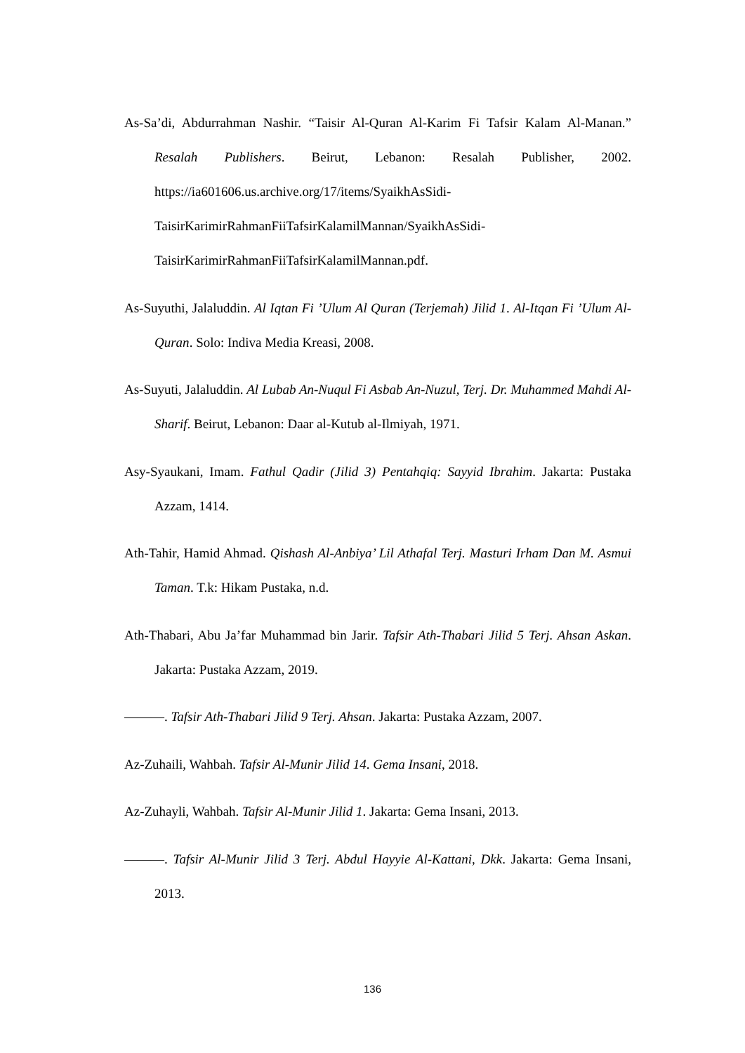As-Sa’di, Abdurrahman Nashir. “Taisir Al-Quran Al-Karim Fi Tafsir Kalam Al-Manan.” Resalah Publishers. Beirut, Lebanon: Resalah Publisher, 2002. https://ia601606.us.archive.org/17/items/SyaikhAsSidi-
TaisirKarimirRahmanFiiTafsirKalamilMannan/SyaikhAsSidi-
TaisirKarimirRahmanFiiTafsirKalamilMannan.pdf.
As-Suyuthi, Jalaluddin. Al Iqtan Fi ’Ulum Al Quran (Terjemah) Jilid 1. Al-Itqan Fi ’Ulum Al-Quran. Solo: Indiva Media Kreasi, 2008.
As-Suyuti, Jalaluddin. Al Lubab An-Nuqul Fi Asbab An-Nuzul, Terj. Dr. Muhammed Mahdi Al-Sharif. Beirut, Lebanon: Daar al-Kutub al-Ilmiyah, 1971.
Asy-Syaukani, Imam. Fathul Qadir (Jilid 3) Pentahqiq: Sayyid Ibrahim. Jakarta: Pustaka Azzam, 1414.
Ath-Tahir, Hamid Ahmad. Qishash Al-Anbiya’ Lil Athafal Terj. Masturi Irham Dan M. Asmui Taman. T.k: Hikam Pustaka, n.d.
Ath-Thabari, Abu Ja’far Muhammad bin Jarir. Tafsir Ath-Thabari Jilid 5 Terj. Ahsan Askan. Jakarta: Pustaka Azzam, 2019.
———. Tafsir Ath-Thabari Jilid 9 Terj. Ahsan. Jakarta: Pustaka Azzam, 2007.
Az-Zuhaili, Wahbah. Tafsir Al-Munir Jilid 14. Gema Insani, 2018.
Az-Zuhayli, Wahbah. Tafsir Al-Munir Jilid 1. Jakarta: Gema Insani, 2013.
———. Tafsir Al-Munir Jilid 3 Terj. Abdul Hayyie Al-Kattani, Dkk. Jakarta: Gema Insani, 2013.
136